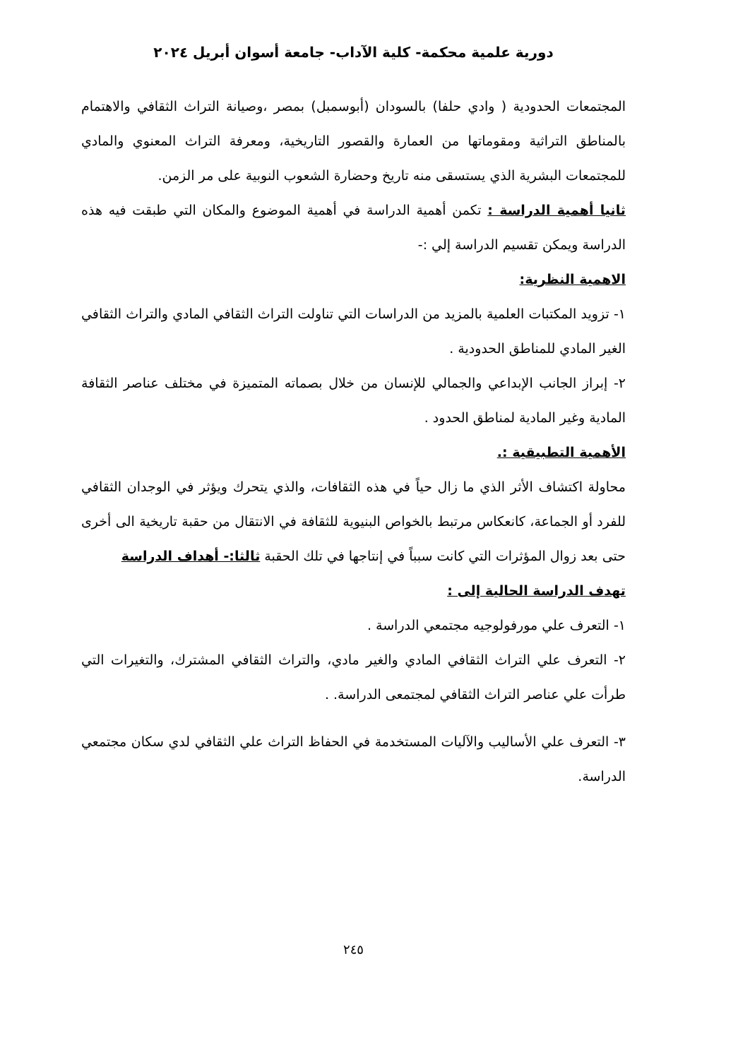دورية علمية محكمة- كلية الآداب- جامعة أسوان أبريل ٢٠٢٤
المجتمعات الحدودية ( وادي حلفا) بالسودان (أبوسمبل) بمصر ،وصيانة التراث الثقافي والاهتمام بالمناطق التراثية ومقوماتها من العمارة والقصور التاريخية، ومعرفة التراث المعنوي والمادي للمجتمعات البشرية الذي يستسقى منه تاريخ وحضارة الشعوب النوبية على مر الزمن.
ثانيا أهمية الدراسة : تكمن أهمية الدراسة في أهمية الموضوع والمكان التي طبقت فيه هذه الدراسة ويمكن تقسيم الدراسة إلي :-
الاهمية النظرية:
١- تزويد المكتبات العلمية بالمزيد من الدراسات التي تناولت التراث الثقافي المادي والتراث الثقافي الغير المادي للمناطق الحدودية .
٢- إبراز الجانب الإبداعي والجمالي للإنسان من خلال بصماته المتميزة في مختلف عناصر الثقافة المادية وغير المادية لمناطق الحدود .
الأهمية التطبيقية :.
محاولة اكتشاف الأثر الذي ما زال حياً في هذه الثقافات، والذي يتحرك ويؤثر في الوجدان الثقافي للفرد أو الجماعة، كانعكاس مرتبط بالخواص البنيوية للثقافة في الانتقال من حقبة تاريخية الى أخرى حتى بعد زوال المؤثرات التي كانت سبباً في إنتاجها في تلك الحقبة ثالثا:- أهداف الدراسة
تهدف الدراسة الحالية إلى :
١- التعرف علي مورفولوجيه مجتمعي الدراسة .
٢- التعرف علي التراث الثقافي المادي والغير مادي، والتراث الثقافي المشترك، والتغيرات التي طرأت علي عناصر التراث الثقافي لمجتمعى الدراسة. .
٣- التعرف علي الأساليب والآليات المستخدمة في الحفاظ التراث علي الثقافي لدي سكان مجتمعي الدراسة.
٢٤٥